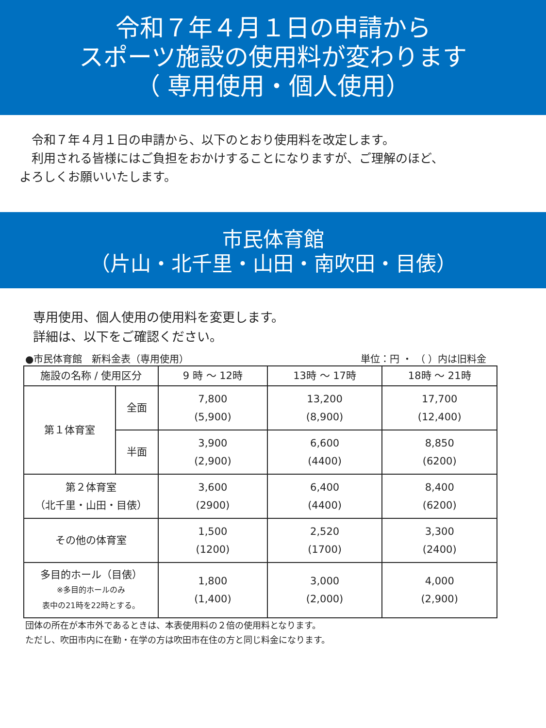令和７年４月１日の申請から
スポーツ施設の使用料が変わります
（ 専用使用・個人使用）
　令和７年４月１日の申請から、以下のとおり使用料を改定します。
　利用される皆様にはご負担をおかけすることになりますが、ご理解のほど、
よろしくお願いいたします。
市民体育館
（片山・北千里・山田・南吹田・目俵）
専用使用、個人使用の使用料を変更します。
詳細は、以下をご確認ください。
●市民体育館　新料金表（専用使用） 単位：円 ・ （ ）内は旧料金
| 施設の名称 / 使用区分 | | 9 時 ～ 12時 | 13時 ～ 17時 | 18時 ～ 21時 |
| --- | --- | --- | --- | --- |
| 第１体育室 | 全面 | 7,800 (5,900) | 13,200 (8,900) | 17,700 (12,400) |
| | 半面 | 3,900 (2,900) | 6,600 (4400) | 8,850 (6200) |
| 第２体育室 （北千里・山田・目俵） | | 3,600 (2900) | 6,400 (4400) | 8,400 (6200) |
| その他の体育室 | | 1,500 (1200) | 2,520 (1700) | 3,300 (2400) |
| 多目的ホール（目俵） ※多目的ホールのみ 表中の21時を22時とする。 | | 1,800 (1,400) | 3,000 (2,000) | 4,000 (2,900) |
団体の所在が本市外であるときは、本表使用料の２倍の使用料となります。
ただし、吹田市内に在勤・在学の方は吹田市在住の方と同じ料金になります。